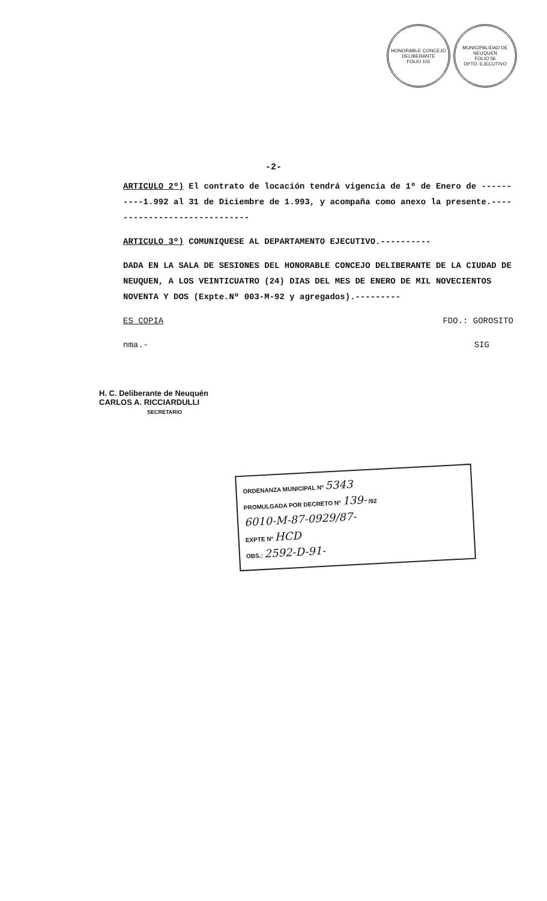HONORABLE CONCEJO DELIBERANTE
FOLIO 101
MUNICIPALIDAD DE NEUQUEN
FOLIO 56
DPTO. EJECUTIVO
-2-
ARTICULO 2º) El contrato de locación tendrá vigencia de 1º de Enero de ----------1.992 al 31 de Diciembre de 1.993, y acompaña como anexo la presente.-----------------------------
ARTICULO 3º) COMUNIQUESE AL DEPARTAMENTO EJECUTIVO.----------
DADA EN LA SALA DE SESIONES DEL HONORABLE CONCEJO DELIBERANTE DE LA CIUDAD DE NEUQUEN, A LOS VEINTICUATRO (24) DIAS DEL MES DE ENERO DE MIL NOVECIENTOS NOVENTA Y DOS (Expte.Nº 003-M-92 y agregados).---------
ES COPIA FDO.: GOROSITO
nma.- SIG
H. C. Deliberante de Neuquén
CARLOS A. RICCIARDULLI
SECRETARIO
ORDENANZA MUNICIPAL Nº 5343
PROMULGADA POR DECRETO Nº 139- /92
6010-M-87-0929/87-
EXPTE Nº HCD
OBS.: 2592-D-91-